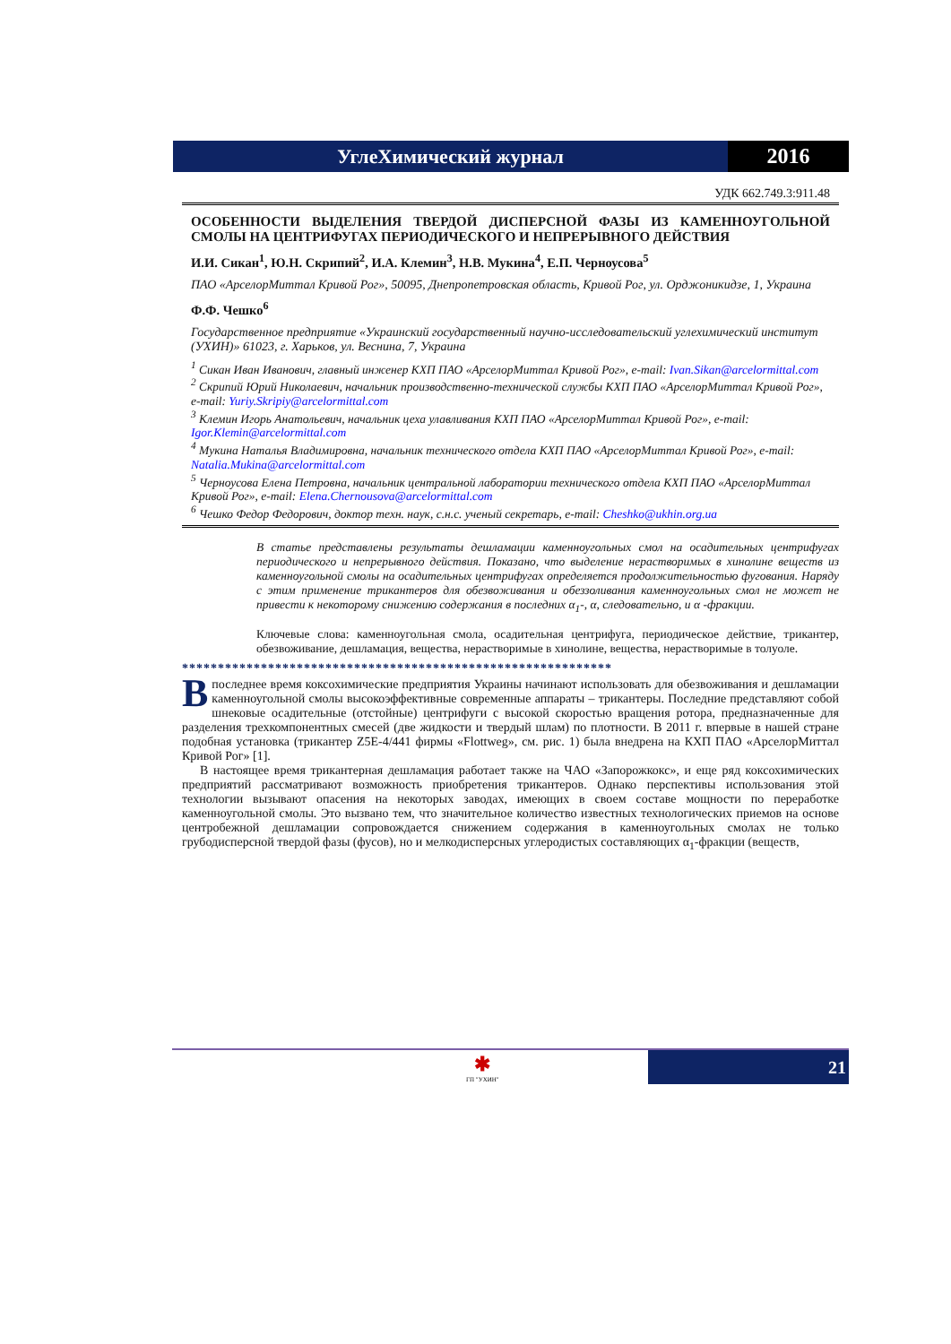УглеХимический журнал 2016
УДК 662.749.3:911.48
ОСОБЕННОСТИ ВЫДЕЛЕНИЯ ТВЕРДОЙ ДИСПЕРСНОЙ ФАЗЫ ИЗ КАМЕННОУГОЛЬНОЙ СМОЛЫ НА ЦЕНТРИФУГАХ ПЕРИОДИЧЕСКОГО И НЕПРЕРЫВНОГО ДЕЙСТВИЯ
И.И. Сикан<sup>1</sup>, Ю.Н. Скрипий<sup>2</sup>, И.А. Клемин<sup>3</sup>, Н.В. Мукина<sup>4</sup>, Е.П. Черноусова<sup>5</sup>
ПАО «АрселорМиттал Кривой Рог», 50095, Днепропетровская область, Кривой Рог, ул. Орджоникидзе, 1, Украина
Ф.Ф. Чешко<sup>6</sup>
Государственное предприятие «Украинский государственный научно-исследовательский углехимический институт (УХИН)» 61023, г. Харьков, ул. Веснина, 7, Украина
<sup>1</sup> Сикан Иван Иванович, главный инженер КХП ПАО «АрселорМиттал Кривой Рог», e-mail: Ivan.Sikan@arcelormittal.com
<sup>2</sup> Скрипий Юрий Николаевич, начальник производственно-технической службы КХП ПАО «АрселорМиттал Кривой Рог», e-mail: Yuriy.Skripiy@arcelormittal.com
<sup>3</sup> Клемин Игорь Анатольевич, начальник цеха улавливания КХП ПАО «АрселорМиттал Кривой Рог», e-mail: Igor.Klemin@arcelormittal.com
<sup>4</sup> Мукина Наталья Владимировна, начальник технического отдела КХП ПАО «АрселорМиттал Кривой Рог», e-mail: Natalia.Mukina@arcelormittal.com
<sup>5</sup> Черноусова Елена Петровна, начальник центральной лаборатории технического отдела КХП ПАО «АрселорМиттал Кривой Рог», e-mail: Elena.Chernousova@arcelormittal.com
<sup>6</sup> Чешко Федор Федорович, доктор техн. наук, с.н.с. ученый секретарь, e-mail: Cheshko@ukhin.org.ua
В статье представлены результаты дешламации каменноугольных смол на осадительных центрифугах периодического и непрерывного действия. Показано, что выделение нерастворимых в хинолине веществ из каменноугольной смолы на осадительных центрифугах определяется продолжительностью фугования. Наряду с этим применение трикантеров для обезвоживания и обеззоливания каменноугольных смол не может не привести к некоторому снижению содержания в последних α<sub>1</sub>-, α, следовательно, и α -фракции.
Ключевые слова: каменноугольная смола, осадительная центрифуга, периодическое действие, трикантер, обезвоживание, дешламация, вещества, нерастворимые в хинолине, вещества, нерастворимые в толуоле.
************************************************************
В последнее время коксохимические предприятия Украины начинают использовать для обезвоживания и дешламации каменноугольной смолы высокоэффективные современные аппараты – трикантеры. Последние представляют собой шнековые осадительные (отстойные) центрифуги с высокой скоростью вращения ротора, предназначенные для разделения трехкомпонентных смесей (две жидкости и твердый шлам) по плотности. В 2011 г. впервые в нашей стране подобная установка (трикантер Z5E-4/441 фирмы «Flottweg», см. рис. 1) была внедрена на КХП ПАО «АрселорМиттал Кривой Рог» [1].
В настоящее время трикантерная дешламация работает также на ЧАО «Запорожкокс», и еще ряд коксохимических предприятий рассматривают возможность приобретения трикантеров. Однако перспективы использования этой технологии вызывают опасения на некоторых заводах, имеющих в своем составе мощности по переработке каменноугольной смолы. Это вызвано тем, что значительное количество известных технологических приемов на основе центробежной дешламации сопровождается снижением содержания в каменноугольных смолах не только грубодисперсной твердой фазы (фусов), но и мелкодисперсных углеродистых составляющих α<sub>1</sub>-фракции (веществ,
✱
ГП "УХИН"
21